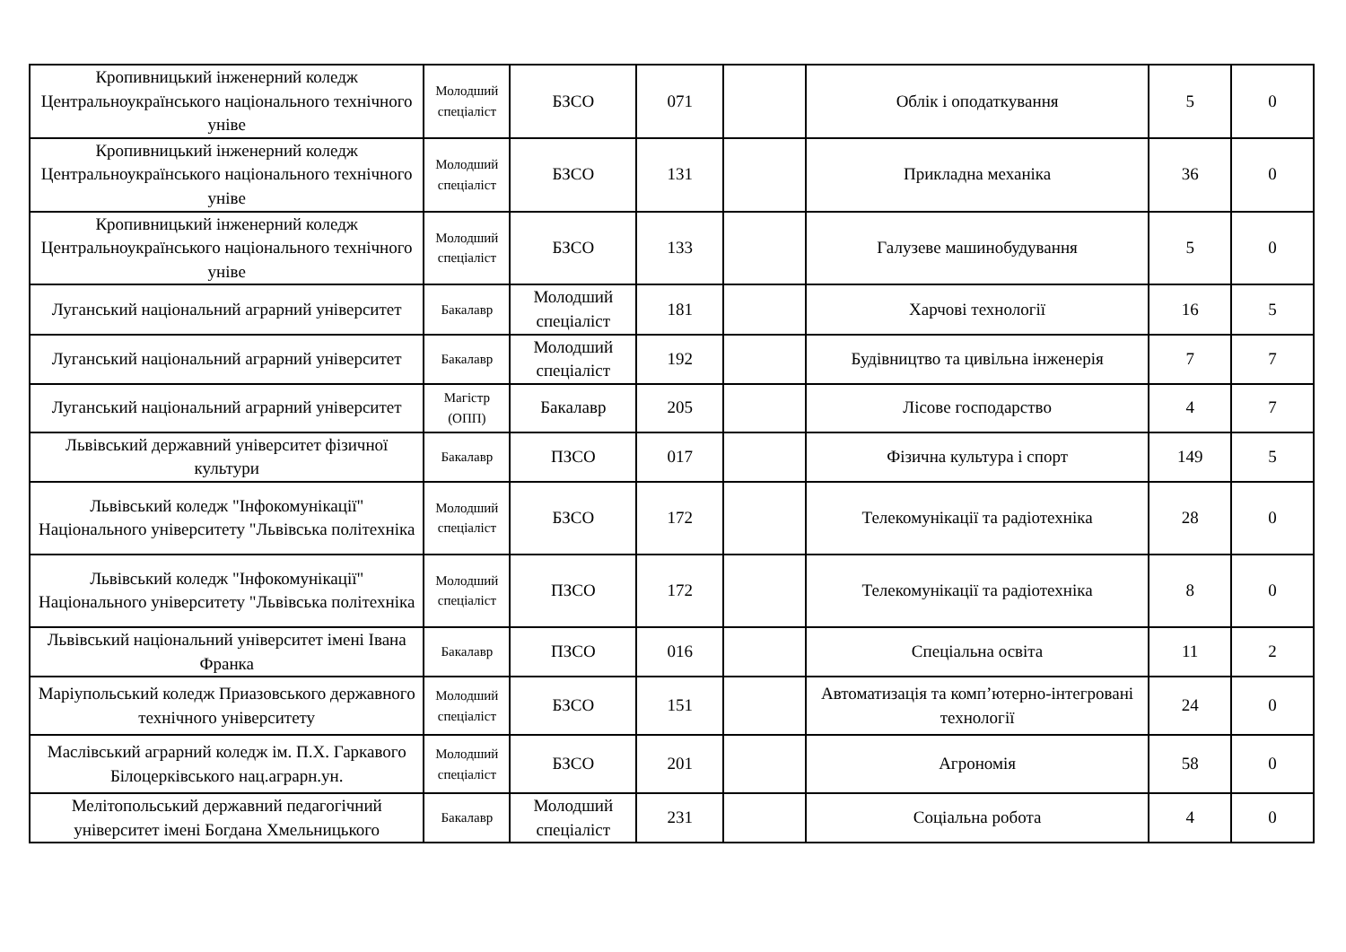| Кропивницький інженерний коледж Центральноукраїнського національного технічного уніве | Молодший спеціаліст | БЗСО | 071 | | Облік і оподаткування | 5 | 0 |
| Кропивницький інженерний коледж Центральноукраїнського національного технічного уніве | Молодший спеціаліст | БЗСО | 131 | | Прикладна механіка | 36 | 0 |
| Кропивницький інженерний коледж Центральноукраїнського національного технічного уніве | Молодший спеціаліст | БЗСО | 133 | | Галузеве машинобудування | 5 | 0 |
| Луганський національний аграрний університет | Бакалавр | Молодший спеціаліст | 181 | | Харчові технології | 16 | 5 |
| Луганський національний аграрний університет | Бакалавр | Молодший спеціаліст | 192 | | Будівництво та цивільна інженерія | 7 | 7 |
| Луганський національний аграрний університет | Магістр (ОПП) | Бакалавр | 205 | | Лісове господарство | 4 | 7 |
| Львівський державний університет фізичної культури | Бакалавр | ПЗСО | 017 | | Фізична культура і спорт | 149 | 5 |
| Львівський коледж "Інфокомунікації" Національного університету "Львівська політехніка | Молодший спеціаліст | БЗСО | 172 | | Телекомунікації та радіотехніка | 28 | 0 |
| Львівський коледж "Інфокомунікації" Національного університету "Львівська політехніка | Молодший спеціаліст | ПЗСО | 172 | | Телекомунікації та радіотехніка | 8 | 0 |
| Львівський національний університет імені Івана Франка | Бакалавр | ПЗСО | 016 | | Спеціальна освіта | 11 | 2 |
| Маріупольський коледж Приазовського державного технічного університету | Молодший спеціаліст | БЗСО | 151 | | Автоматизація та комп’ютерно-інтегровані технології | 24 | 0 |
| Маслівський аграрний коледж ім. П.Х. Гаркавого Білоцерківського нац.аграрн.ун. | Молодший спеціаліст | БЗСО | 201 | | Агрономія | 58 | 0 |
| Мелітопольський державний педагогічний університет імені Богдана Хмельницького | Бакалавр | Молодший спеціаліст | 231 | | Соціальна робота | 4 | 0 |